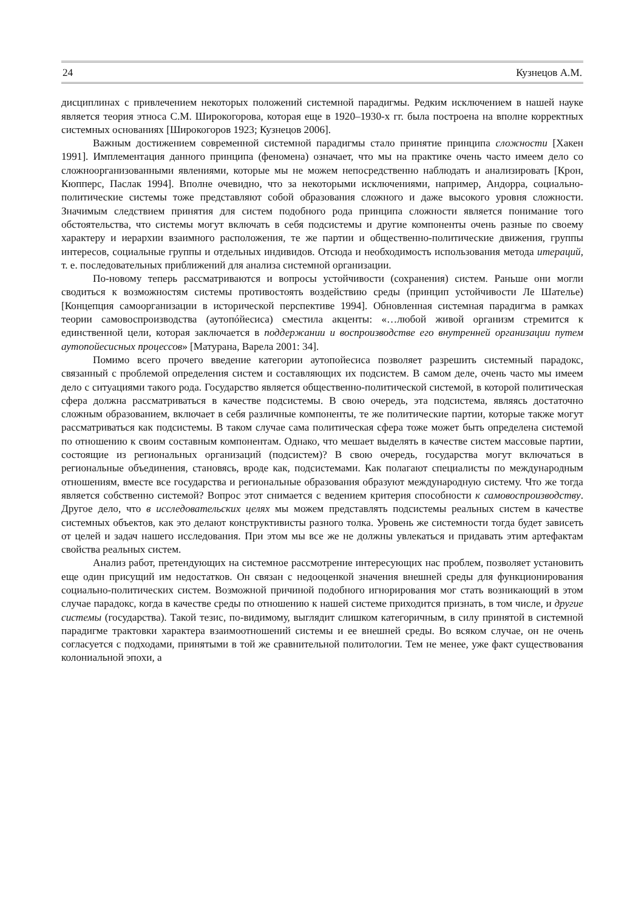24 Кузнецов А.М.
дисциплинах с привлечением некоторых положений системной парадигмы. Редким исключением в нашей науке является теория этноса С.М. Широкогорова, которая еще в 1920–1930-х гг. была построена на вполне корректных системных основаниях [Широкогоров 1923; Кузнецов 2006].
Важным достижением современной системной парадигмы стало принятие принципа сложности [Хакен 1991]. Имплементация данного принципа (феномена) означает, что мы на практике очень часто имеем дело со сложноорганизованными явлениями, которые мы не можем непосредственно наблюдать и анализировать [Крон, Кюпперс, Паслак 1994]. Вполне очевидно, что за некоторыми исключениями, например, Андорра, социально-политические системы тоже представляют собой образования сложного и даже высокого уровня сложности. Значимым следствием принятия для систем подобного рода принципа сложности является понимание того обстоятельства, что системы могут включать в себя подсистемы и другие компоненты очень разные по своему характеру и иерархии взаимного расположения, те же партии и общественно-политические движения, группы интересов, социальные группы и отдельных индивидов. Отсюда и необходимость использования метода итераций, т. е. последовательных приближений для анализа системной организации.
По-новому теперь рассматриваются и вопросы устойчивости (сохранения) систем. Раньше они могли сводиться к возможностям системы противостоять воздействию среды (принцип устойчивости Ле Шателье) [Концепция самоорганизации в исторической перспективе 1994]. Обновленная системная парадигма в рамках теории самовоспроизводства (аутопóйесиса) сместила акценты: «…любой живой организм стремится к единственной цели, которая заключается в поддержании и воспроизводстве его внутренней организации путем аутопойесисных процессов» [Матурана, Варела 2001: 34].
Помимо всего прочего введение категории аутопойесиса позволяет разрешить системный парадокс, связанный с проблемой определения систем и составляющих их подсистем. В самом деле, очень часто мы имеем дело с ситуациями такого рода. Государство является общественно-политической системой, в которой политическая сфера должна рассматриваться в качестве подсистемы. В свою очередь, эта подсистема, являясь достаточно сложным образованием, включает в себя различные компоненты, те же политические партии, которые также могут рассматриваться как подсистемы. В таком случае сама политическая сфера тоже может быть определена системой по отношению к своим составным компонентам. Однако, что мешает выделять в качестве систем массовые партии, состоящие из региональных организаций (подсистем)? В свою очередь, государства могут включаться в региональные объединения, становясь, вроде как, подсистемами. Как полагают специалисты по международным отношениям, вместе все государства и региональные образования образуют международную систему. Что же тогда является собственно системой? Вопрос этот снимается с ведением критерия способности к самовоспроизводству. Другое дело, что в исследовательских целях мы можем представлять подсистемы реальных систем в качестве системных объектов, как это делают конструктивисты разного толка. Уровень же системности тогда будет зависеть от целей и задач нашего исследования. При этом мы все же не должны увлекаться и придавать этим артефактам свойства реальных систем.
Анализ работ, претендующих на системное рассмотрение интересующих нас проблем, позволяет установить еще один присущий им недостатков. Он связан с недооценкой значения внешней среды для функционирования социально-политических систем. Возможной причиной подобного игнорирования мог стать возникающий в этом случае парадокс, когда в качестве среды по отношению к нашей системе приходится признать, в том числе, и другие системы (государства). Такой тезис, по-видимому, выглядит слишком категоричным, в силу принятой в системной парадигме трактовки характера взаимоотношений системы и ее внешней среды. Во всяком случае, он не очень согласуется с подходами, принятыми в той же сравнительной политологии. Тем не менее, уже факт существования колониальной эпохи, а